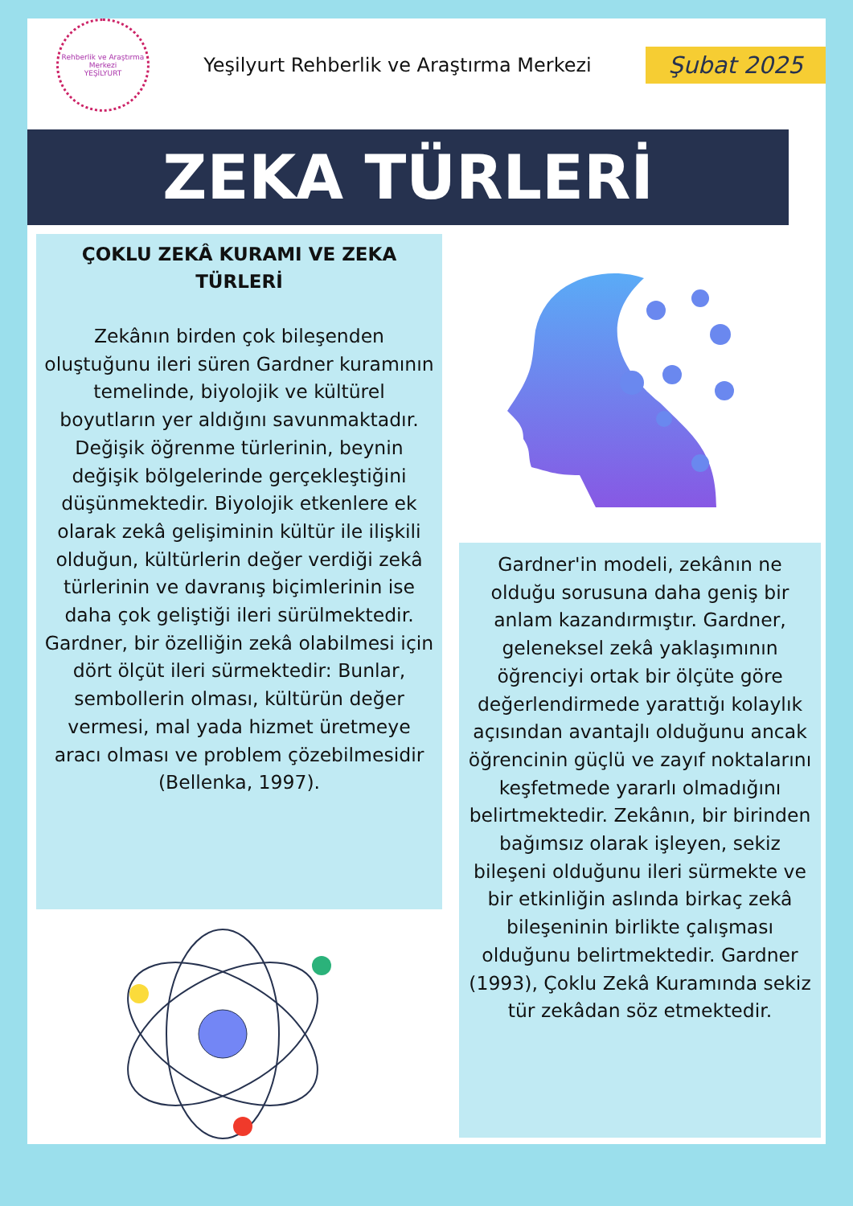Rehberlik ve Araştırma Merkezi
YEŞİLYURT
Yeşilyurt Rehberlik ve Araştırma Merkezi
Şubat 2025
ZEKA TÜRLERİ
ÇOKLU ZEKÂ KURAMI VE ZEKA TÜRLERİ
Zekânın birden çok bileşenden oluştuğunu ileri süren Gardner kuramının temelinde, biyolojik ve kültürel boyutların yer aldığını savunmaktadır. Değişik öğrenme türlerinin, beynin değişik bölgelerinde gerçekleştiğini düşünmektedir. Biyolojik etkenlere ek olarak zekâ gelişiminin kültür ile ilişkili olduğun, kültürlerin değer verdiği zekâ türlerinin ve davranış biçimlerinin ise daha çok geliştiği ileri sürülmektedir. Gardner, bir özelliğin zekâ olabilmesi için dört ölçüt ileri sürmektedir: Bunlar, sembollerin olması, kültürün değer vermesi, mal yada hizmet üretmeye aracı olması ve problem çözebilmesidir (Bellenka, 1997).
Gardner'in modeli, zekânın ne olduğu sorusuna daha geniş bir anlam kazandırmıştır. Gardner, geleneksel zekâ yaklaşımının öğrenciyi ortak bir ölçüte göre değerlendirmede yarattığı kolaylık açısından avantajlı olduğunu ancak öğrencinin güçlü ve zayıf noktalarını keşfetmede yararlı olmadığını belirtmektedir. Zekânın, bir birinden bağımsız olarak işleyen, sekiz bileşeni olduğunu ileri sürmekte ve bir etkinliğin aslında birkaç zekâ bileşeninin birlikte çalışması olduğunu belirtmektedir. Gardner (1993), Çoklu Zekâ Kuramında sekiz tür zekâdan söz etmektedir.